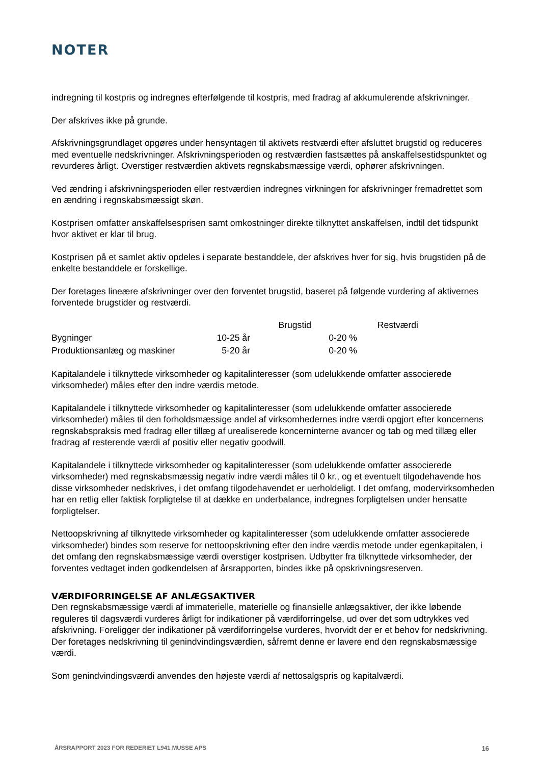NOTER
indregning til kostpris og indregnes efterfølgende til kostpris, med fradrag af akkumulerende afskrivninger.
Der afskrives ikke på grunde.
Afskrivningsgrundlaget opgøres under hensyntagen til aktivets restværdi efter afsluttet brugstid og reduceres med eventuelle nedskrivninger. Afskrivningsperioden og restværdien fastsættes på anskaffelsestidspunktet og revurderes årligt. Overstiger restværdien aktivets regnskabsmæssige værdi, ophører afskrivningen.
Ved ændring i afskrivningsperioden eller restværdien indregnes virkningen for afskrivninger fremadrettet som en ændring i regnskabsmæssigt skøn.
Kostprisen omfatter anskaffelsesprisen samt omkostninger direkte tilknyttet anskaffelsen, indtil det tidspunkt hvor aktivet er klar til brug.
Kostprisen på et samlet aktiv opdeles i separate bestanddele, der afskrives hver for sig, hvis brugstiden på de enkelte bestanddele er forskellige.
Der foretages lineære afskrivninger over den forventet brugstid, baseret på følgende vurdering af aktivernes forventede brugstider og restværdi.
| | Brugstid | Restværdi |
| --- | --- | --- |
| Bygninger | 10-25 år | 0-20 % |
| Produktionsanlæg og maskiner | 5-20 år | 0-20 % |
Kapitalandele i tilknyttede virksomheder og kapitalinteresser (som udelukkende omfatter associerede virksomheder) måles efter den indre værdis metode.
Kapitalandele i tilknyttede virksomheder og kapitalinteresser (som udelukkende omfatter associerede virksomheder) måles til den forholdsmæssige andel af virksomhedernes indre værdi opgjort efter koncernens regnskabspraksis med fradrag eller tillæg af urealiserede koncerninterne avancer og tab og med tillæg eller fradrag af resterende værdi af positiv eller negativ goodwill.
Kapitalandele i tilknyttede virksomheder og kapitalinteresser (som udelukkende omfatter associerede virksomheder) med regnskabsmæssig negativ indre værdi måles til 0 kr., og et eventuelt tilgodehavende hos disse virksomheder nedskrives, i det omfang tilgodehavendet er uerholdeligt. I det omfang, modervirksomheden har en retlig eller faktisk forpligtelse til at dække en underbalance, indregnes forpligtelsen under hensatte forpligtelser.
Nettoopskrivning af tilknyttede virksomheder og kapitalinteresser (som udelukkende omfatter associerede virksomheder) bindes som reserve for nettoopskrivning efter den indre værdis metode under egenkapitalen, i det omfang den regnskabsmæssige værdi overstiger kostprisen. Udbytter fra tilknyttede virksomheder, der forventes vedtaget inden godkendelsen af årsrapporten, bindes ikke på opskrivningsreserven.
VÆRDIFORRINGELSE AF ANLÆGSAKTIVER
Den regnskabsmæssige værdi af immaterielle, materielle og finansielle anlægsaktiver, der ikke løbende reguleres til dagsværdi vurderes årligt for indikationer på værdiforringelse, ud over det som udtrykkes ved afskrivning. Foreligger der indikationer på værdiforringelse vurderes, hvorvidt der er et behov for nedskrivning. Der foretages nedskrivning til genindvindingsværdien, såfremt denne er lavere end den regnskabsmæssige værdi.
Som genindvindingsværdi anvendes den højeste værdi af nettosalgspris og kapitalværdi.
ÅRSRAPPORT 2023 FOR REDERIET L941 MUSSE APS 16